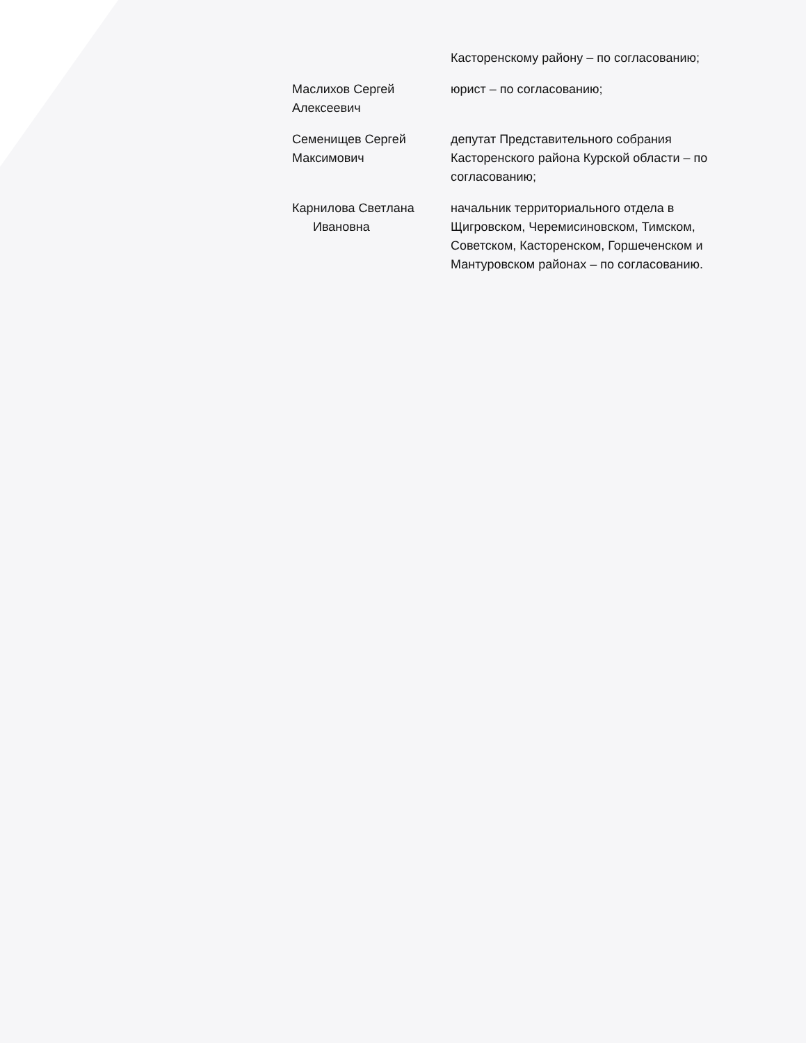Касторенскому району – по согласованию;
Маслихов Сергей Алексеевич
юрист – по согласованию;
Семенищев Сергей Максимович
депутат Представительного собрания Касторенского района Курской области – по согласованию;
Карнилова Светлана
Ивановна
начальник территориального отдела в Щигровском, Черемисиновском, Тимском, Советском, Касторенском, Горшеченском и Мантуровском районах – по согласованию.